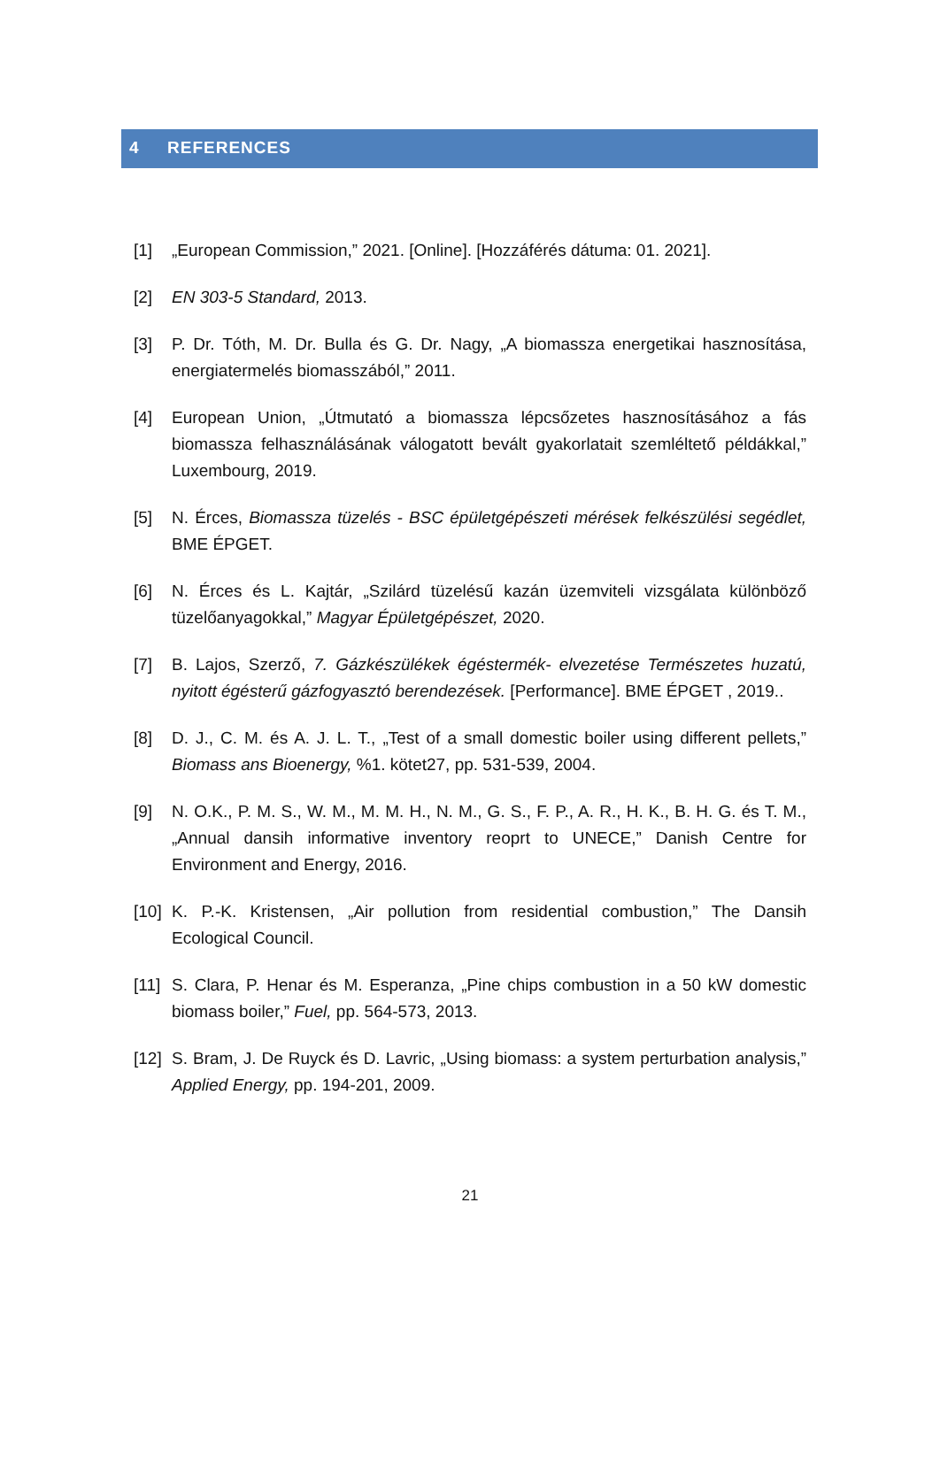4 REFERENCES
[1] „European Commission,” 2021. [Online]. [Hozzáférés dátuma: 01. 2021].
[2] EN 303-5 Standard, 2013.
[3] P. Dr. Tóth, M. Dr. Bulla és G. Dr. Nagy, „A biomassza energetikai hasznosítása, energiatermelés biomasszából,” 2011.
[4] European Union, „Útmutató a biomassza lépcsőzetes hasznosításához a fás biomassza felhasználásának válogatott bevált gyakorlatait szemléltető példákkal,” Luxembourg, 2019.
[5] N. Érces, Biomassza tüzelés - BSC épületgépészeti mérések felkészülési segédlet, BME ÉPGET.
[6] N. Érces és L. Kajtár, „Szilárd tüzelésű kazán üzemviteli vizsgálata különböző tüzelőanyagokkal,” Magyar Épületgépészet, 2020.
[7] B. Lajos, Szerző, 7. Gázkészülékek égéstermék- elvezetése Természetes huzatú, nyitott égésterű gázfogyasztó berendezések. [Performance]. BME ÉPGET , 2019..
[8] D. J., C. M. és A. J. L. T., „Test of a small domestic boiler using different pellets,” Biomass ans Bioenergy, %1. kötet27, pp. 531-539, 2004.
[9] N. O.K., P. M. S., W. M., M. M. H., N. M., G. S., F. P., A. R., H. K., B. H. G. és T. M., „Annual dansih informative inventory reoprt to UNECE,” Danish Centre for Environment and Energy, 2016.
[10]
K. P.-K. Kristensen, „Air pollution from residential combustion,” The Dansih Ecological Council.
[11]
S. Clara, P. Henar és M. Esperanza, „Pine chips combustion in a 50 kW domestic biomass boiler,” Fuel, pp. 564-573, 2013.
[12]
S. Bram, J. De Ruyck és D. Lavric, „Using biomass: a system perturbation analysis,” Applied Energy, pp. 194-201, 2009.
21